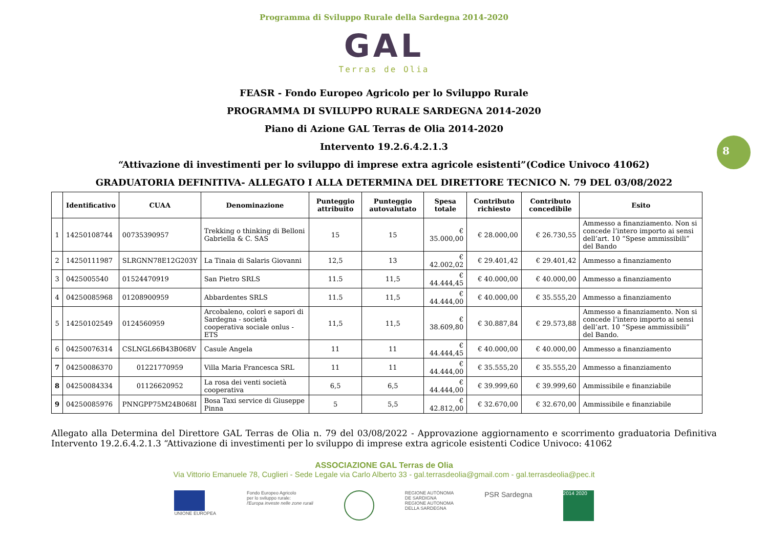Programma di Sviluppo Rurale della Sardegna 2014-2020
GAL
Terras de Olia
FEASR - Fondo Europeo Agricolo per lo Sviluppo Rurale
PROGRAMMA DI SVILUPPO RURALE SARDEGNA 2014-2020
Piano di Azione GAL Terras de Olia 2014-2020
Intervento 19.2.6.4.2.1.3
“Attivazione di investimenti per lo sviluppo di imprese extra agricole esistenti”(Codice Univoco 41062)
GRADUATORIA DEFINITIVA- ALLEGATO I ALLA DETERMINA DEL DIRETTORE TECNICO N. 79 DEL 03/08/2022
8
| | Identificativo | CUAA | Denominazione | Punteggio attribuito | Punteggio autovalutato | Spesa totale | Contributo richiesto | Contributo concedibile | Esito |
| --- | --- | --- | --- | --- | --- | --- | --- | --- | --- |
| 1 | 14250108744 | 00735390957 | Trekking o thinking di Belloni Gabriella & C. SAS | 15 | 15 | € 35.000,00 | € 28.000,00 | € 26.730,55 | Ammesso a finanziamento. Non si concede l’intero importo ai sensi dell’art. 10 “Spese ammissibili” del Bando |
| 2 | 14250111987 | SLRGNN78E12G203Y | La Tinaia di Salaris Giovanni | 12,5 | 13 | € 42.002,02 | € 29.401,42 | € 29.401,42 | Ammesso a finanziamento |
| 3 | 0425005540 | 01524470919 | San Pietro SRLS | 11.5 | 11,5 | € 44.444,45 | € 40.000,00 | € 40.000,00 | Ammesso a finanziamento |
| 4 | 04250085968 | 01208900959 | Abbardentes SRLS | 11.5 | 11,5 | € 44.444,00 | € 40.000,00 | € 35.555,20 | Ammesso a finanziamento |
| 5 | 14250102549 | 0124560959 | Arcobaleno, colori e sapori di Sardegna - società cooperativa sociale onlus - ETS | 11,5 | 11,5 | € 38.609,80 | € 30.887,84 | € 29.573,88 | Ammesso a finanziamento. Non si concede l’intero importo ai sensi dell’art. 10 “Spese ammissibili” del Bando. |
| 6 | 04250076314 | CSLNGL66B43B068V | Casule Angela | 11 | 11 | € 44.444,45 | € 40.000,00 | € 40.000,00 | Ammesso a finanziamento |
| 7 | 04250086370 | 01221770959 | Villa Maria Francesca SRL | 11 | 11 | € 44.444,00 | € 35.555,20 | € 35.555,20 | Ammesso a finanziamento |
| 8 | 04250084334 | 01126620952 | La rosa dei venti società cooperativa | 6,5 | 6,5 | € 44.444,00 | € 39.999,60 | € 39.999,60 | Ammissibile e finanziabile |
| 9 | 04250085976 | PNNGPP75M24B068I | Bosa Taxi service di Giuseppe Pinna | 5 | 5,5 | € 42.812,00 | € 32.670,00 | € 32.670,00 | Ammissibile e finanziabile |
Allegato alla Determina del Direttore GAL Terras de Olia n. 79 del 03/08/2022 - Approvazione aggiornamento e scorrimento graduatoria Definitiva Intervento 19.2.6.4.2.1.3 “Attivazione di investimenti per lo sviluppo di imprese extra agricole esistenti Codice Univoco: 41062
ASSOCIAZIONE GAL Terras de Olia
Via Vittorio Emanuele 78, Cuglieri - Sede Legale via Carlo Alberto 33 - gal.terrasdeolia@gmail.com - gal.terrasdeolia@pec.it
UNIONE EUROPEA Fondo Europeo Agricolo
per lo sviluppo rurale:
l'Europa investe nelle zone rurali
REGIONE AUTÒNOMA
DE SARDIGNA
REGIONE AUTONOMA
DELLA SARDEGNA
PSR Sardegna
2014 2020